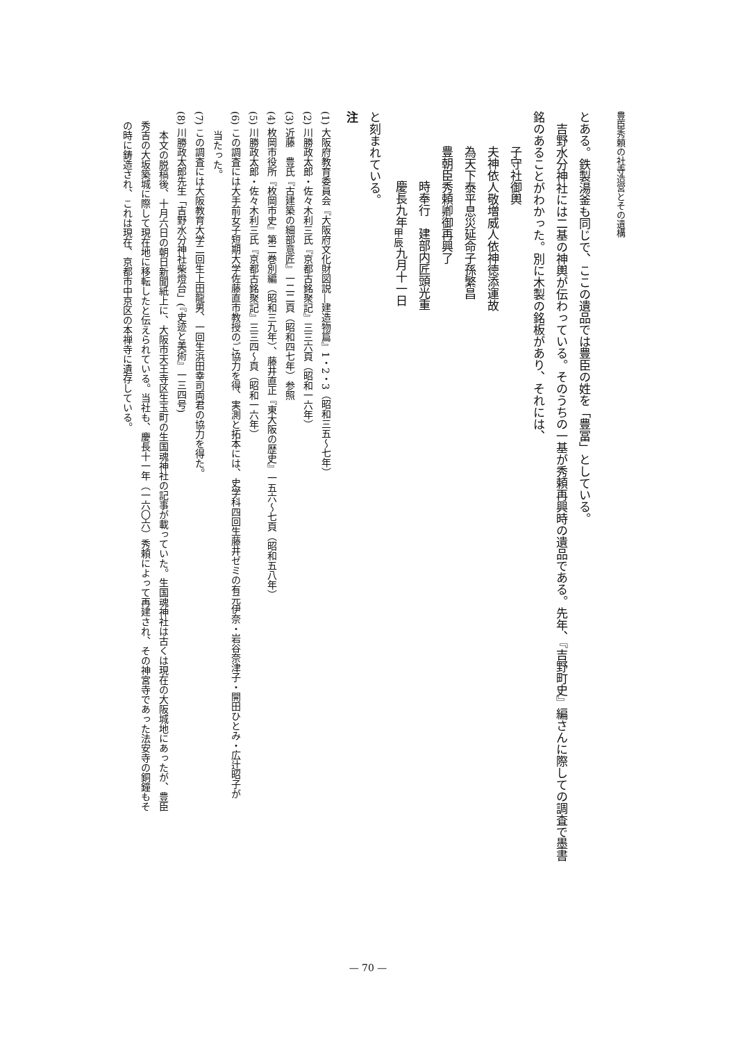豊臣秀頼の社寺造営とその遺構
とある。鉄製湯釜も同じで、ここの遺品では豊臣の姓を「豊冨」としている。
　吉野水分神社には二基の神輿が伝わっている。そのうちの一基が秀頼再興時の遺品である。先年、『吉野町史』編さんに際しての調査で墨書
銘のあることがわかった。別に木製の銘板があり、それには、
子守社御輿
夫神依人敬増威人依神徳添運故
為天下泰平息災延命子孫繁昌
豊朝臣秀頼卿御再興了
時奉行　建部内匠頭光重
慶長九年<sub>甲辰</sub>九月十一日
と刻まれている。
注
(1) 大阪府教育委員会『大阪府文化財図説―建造物篇』1・2・3（昭和三五〜七年）
(2) 川勝政太郎・佐々木利三氏『京都古銘聚記』三三六頁（昭和一六年）
(3) 近藤　豊氏『古建築の細部意匠』一二二頁（昭和四七年）参照
(4) 枚岡市役所『枚岡市史』第二巻別編（昭和三九年）、藤井直正『東大阪の歴史』一五六〜七頁（昭和五八年）
(5) 川勝政太郎・佐々木利三氏『京都古銘聚記』三三四〜頁（昭和一六年）
(6) この調査には大手前女子短期大学佐藤直市教授のご協力を得、実測と拓本には、史学科四回生藤井ゼミの有元伊奈・岩谷奈津子・開田ひとみ・広辻昭子が
　　当たった。
(7) この調査には大阪教育大学二回生上田龍男、一回生浜田幸司両君の協力を得た。
(8) 川勝政太郎先生「吉野水分神社柴燈台」(『史迹と美術』一三四号)
　　本文の脱稿後、十月六日の朝日新聞紙上に、大阪市天王寺区生玉町の生国魂神社の記事が載っていた。生国魂神社は古くは現在の大阪城地にあったが、豊臣
　秀吉の大坂築城に際して現在地に移転したと伝えられている。当社も、慶長十一年（一六〇六）秀頼によって再建され、その神宮寺であった法安寺の銅鐘もそ
　の時に鋳造され、これは現在、京都市中京区の本禅寺に遺存している。
— 70 —